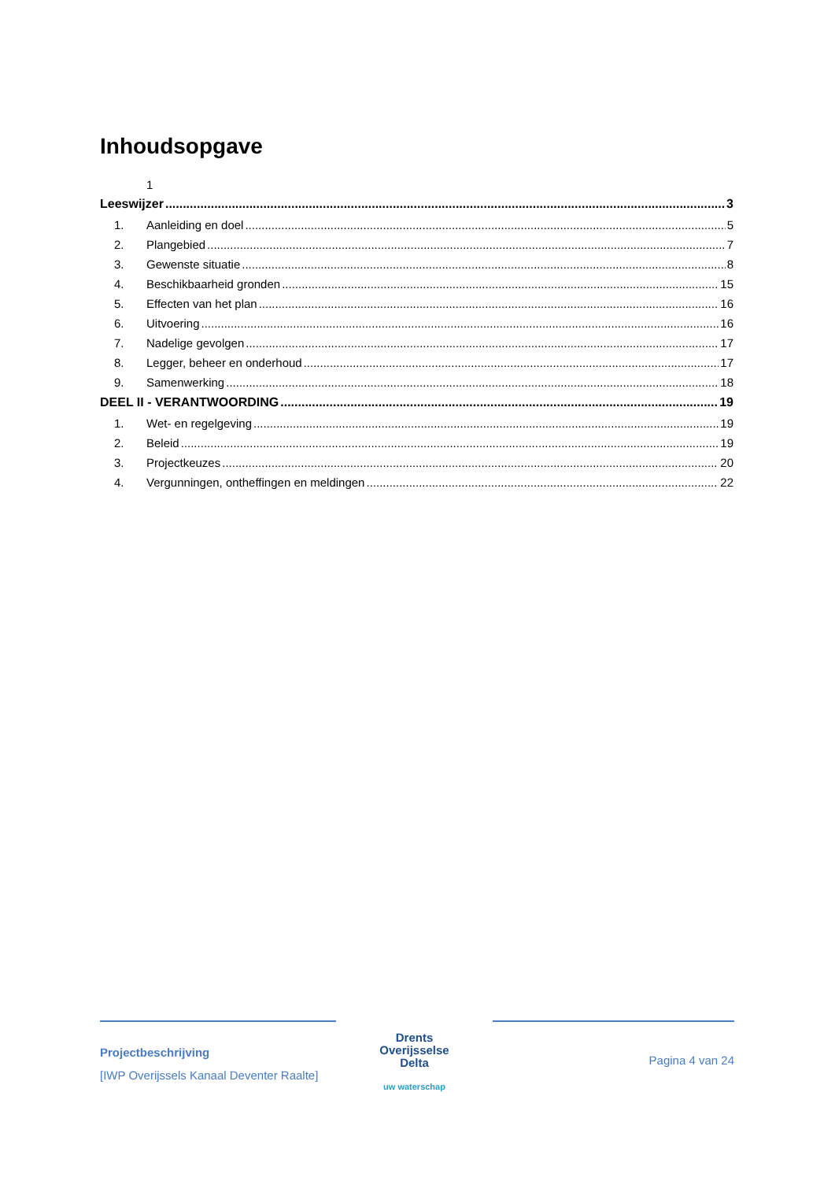Inhoudsopgave
1
Leeswijzer 3
1. Aanleiding en doel 5
2. Plangebied 7
3. Gewenste situatie 8
4. Beschikbaarheid gronden 15
5. Effecten van het plan 16
6. Uitvoering 16
7. Nadelige gevolgen 17
8. Legger, beheer en onderhoud 17
9. Samenwerking 18
DEEL II - VERANTWOORDING 19
1. Wet- en regelgeving 19
2. Beleid 19
3. Projectkeuzes 20
4. Vergunningen, ontheffingen en meldingen 22
Projectbeschrijving
[IWP Overijssels Kanaal Deventer Raalte]
Drents
Overijsselse
Delta
uw waterschap
Pagina 4 van 24